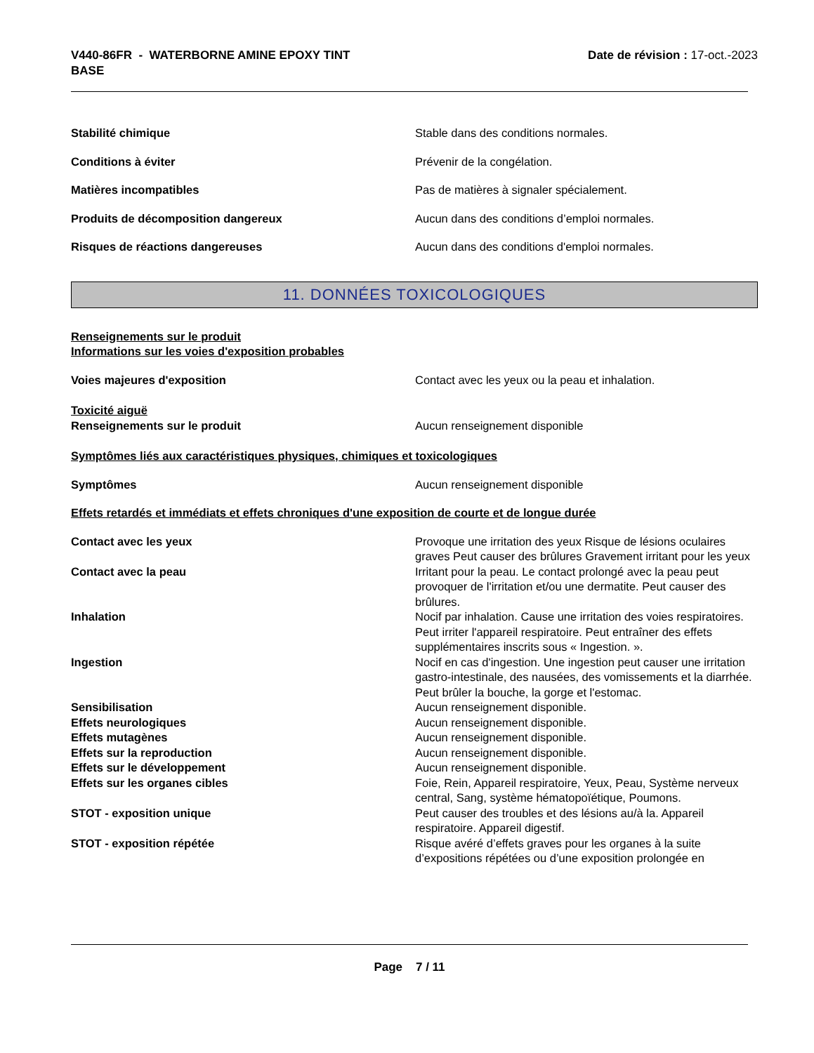V440-86FR - WATERBORNE AMINE EPOXY TINT
BASE
Date de révision : 17-oct.-2023
Stabilité chimique Stable dans des conditions normales.
Conditions à éviter Prévenir de la congélation.
Matières incompatibles Pas de matières à signaler spécialement.
Produits de décomposition dangereux Aucun dans des conditions d’emploi normales.
Risques de réactions dangereuses Aucun dans des conditions d'emploi normales.
11. DONNÉES TOXICOLOGIQUES
Renseignements sur le produit
Informations sur les voies d'exposition probables
Voies majeures d'exposition Contact avec les yeux ou la peau et inhalation.
Toxicité aiguë
Renseignements sur le produit Aucun renseignement disponible
Symptômes liés aux caractéristiques physiques, chimiques et toxicologiques
Symptômes Aucun renseignement disponible
Effets retardés et immédiats et effets chroniques d'une exposition de courte et de longue durée
Contact avec les yeux Provoque une irritation des yeux Risque de lésions oculaires graves Peut causer des brûlures Gravement irritant pour les yeux
Contact avec la peau Irritant pour la peau. Le contact prolongé avec la peau peut provoquer de l'irritation et/ou une dermatite. Peut causer des brûlures.
Inhalation Nocif par inhalation. Cause une irritation des voies respiratoires. Peut irriter l'appareil respiratoire. Peut entraîner des effets supplémentaires inscrits sous « Ingestion. ».
Ingestion Nocif en cas d'ingestion. Une ingestion peut causer une irritation gastro-intestinale, des nausées, des vomissements et la diarrhée. Peut brûler la bouche, la gorge et l'estomac.
Sensibilisation Aucun renseignement disponible.
Effets neurologiques Aucun renseignement disponible.
Effets mutagènes Aucun renseignement disponible.
Effets sur la reproduction Aucun renseignement disponible.
Effets sur le développement Aucun renseignement disponible.
Effets sur les organes cibles Foie, Rein, Appareil respiratoire, Yeux, Peau, Système nerveux central, Sang, système hématopoïétique, Poumons.
STOT - exposition unique Peut causer des troubles et des lésions au/à la. Appareil respiratoire. Appareil digestif.
STOT - exposition répétée Risque avéré d’effets graves pour les organes à la suite d’expositions répétées ou d’une exposition prolongée en
Page 7 / 11